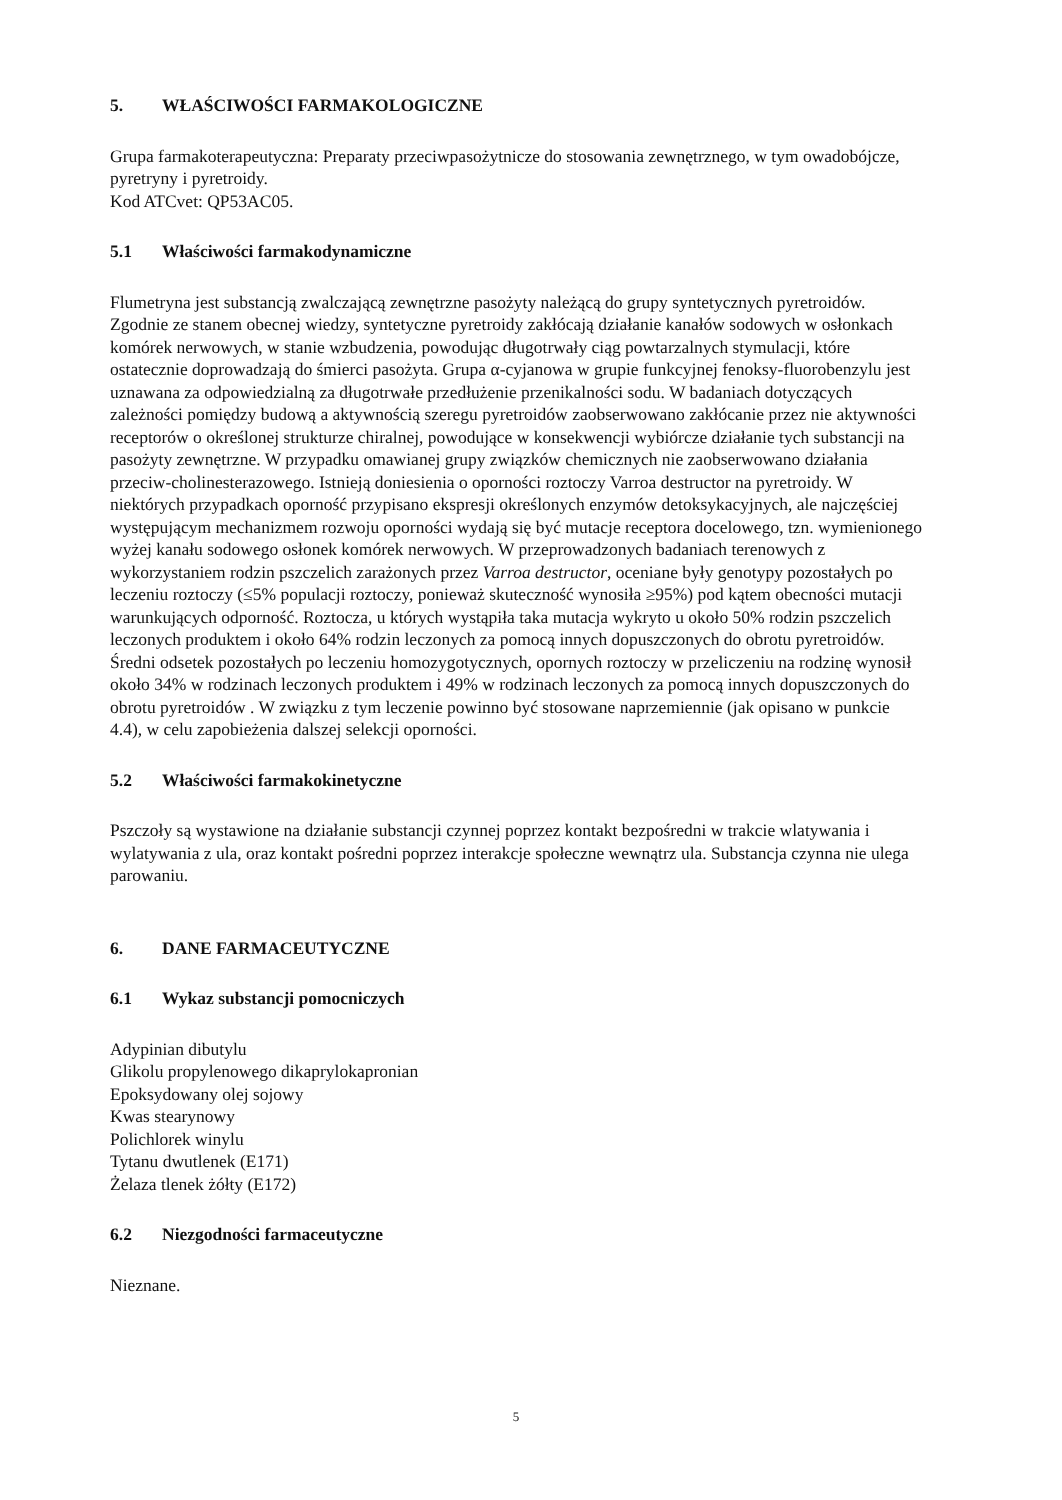5. WŁAŚCIWOŚCI FARMAKOLOGICZNE
Grupa farmakoterapeutyczna: Preparaty przeciwpasożytnicze do stosowania zewnętrznego, w tym owadobójcze, pyretryny i pyretroidy.
Kod ATCvet: QP53AC05.
5.1 Właściwości farmakodynamiczne
Flumetryna jest substancją zwalczającą zewnętrzne pasożyty należącą do grupy syntetycznych pyretroidów. Zgodnie ze stanem obecnej wiedzy, syntetyczne pyretroidy zakłócają działanie kanałów sodowych w osłonkach komórek nerwowych, w stanie wzbudzenia, powodując długotrwały ciąg powtarzalnych stymulacji, które ostatecznie doprowadzają do śmierci pasożyta. Grupa α-cyjanowa w grupie funkcyjnej fenoksy-fluorobenzylu jest uznawana za odpowiedzialną za długotrwałe przedłużenie przenikalności sodu. W badaniach dotyczących zależności pomiędzy budową a aktywnością szeregu pyretroidów zaobserwowano zakłócanie przez nie aktywności receptorów o określonej strukturze chiralnej, powodujące w konsekwencji wybiórcze działanie tych substancji na pasożyty zewnętrzne. W przypadku omawianej grupy związków chemicznych nie zaobserwowano działania przeciw-cholinesterazowego. Istnieją doniesienia o oporności roztoczy Varroa destructor na pyretroidy. W niektórych przypadkach oporność przypisano ekspresji określonych enzymów detoksykacyjnych, ale najczęściej występującym mechanizmem rozwoju oporności wydają się być mutacje receptora docelowego, tzn. wymienionego wyżej kanału sodowego osłonek komórek nerwowych. W przeprowadzonych badaniach terenowych z wykorzystaniem rodzin pszczelich zarażonych przez Varroa destructor, oceniane były genotypy pozostałych po leczeniu roztoczy (≤5% populacji roztoczy, ponieważ skuteczność wynosiła ≥95%) pod kątem obecności mutacji warunkujących odporność. Roztocza, u których wystąpiła taka mutacja wykryto u około 50% rodzin pszczelich leczonych produktem i około 64% rodzin leczonych za pomocą innych dopuszczonych do obrotu pyretroidów. Średni odsetek pozostałych po leczeniu homozygotycznych, opornych roztoczy w przeliczeniu na rodzinę wynosił około 34% w rodzinach leczonych produktem i 49% w rodzinach leczonych za pomocą innych dopuszczonych do obrotu pyretroidów . W związku z tym leczenie powinno być stosowane naprzemiennie (jak opisano w punkcie 4.4), w celu zapobieżenia dalszej selekcji oporności.
5.2 Właściwości farmakokinetyczne
Pszczoły są wystawione na działanie substancji czynnej poprzez kontakt bezpośredni w trakcie wlatywania i wylatywania z ula, oraz kontakt pośredni poprzez interakcje społeczne wewnątrz ula. Substancja czynna nie ulega parowaniu.
6. DANE FARMACEUTYCZNE
6.1 Wykaz substancji pomocniczych
Adypinian dibutylu
Glikolu propylenowego dikaprylokapronian
Epoksydowany olej sojowy
Kwas stearynowy
Polichlorek winylu
Tytanu dwutlenek (E171)
Żelaza tlenek żółty (E172)
6.2 Niezgodności farmaceutyczne
Nieznane.
5